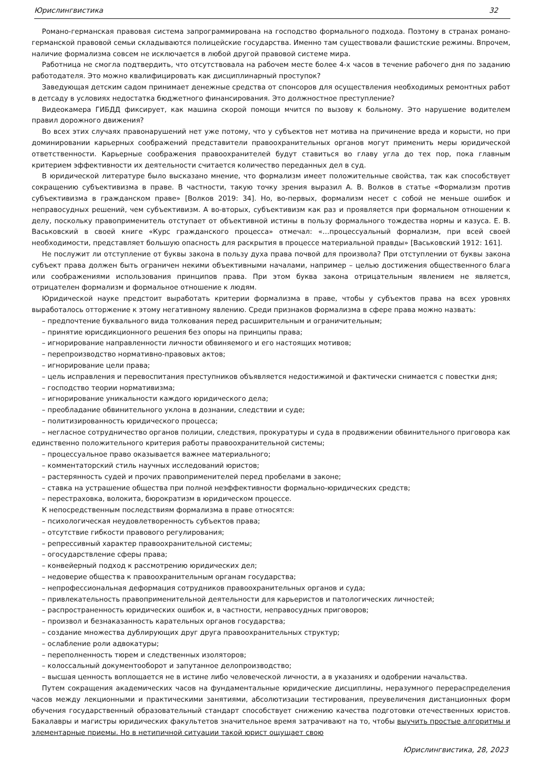Юрислингвистика 32
Романо-германская правовая система запрограммирована на господство формального подхода. Поэтому в странах романо-германской правовой семьи складываются полицейские государства. Именно там существовали фашистские режимы. Впрочем, наличие формализма совсем не исключается в любой другой правовой системе мира.
Работница не смогла подтвердить, что отсутствовала на рабочем месте более 4-х часов в течение рабочего дня по заданию работодателя. Это можно квалифицировать как дисциплинарный проступок?
Заведующая детским садом принимает денежные средства от спонсоров для осуществления необходимых ремонтных работ в детсаду в условиях недостатка бюджетного финансирования. Это должностное преступление?
Видеокамера ГИБДД фиксирует, как машина скорой помощи мчится по вызову к больному. Это нарушение водителем правил дорожного движения?
Во всех этих случаях правонарушений нет уже потому, что у субъектов нет мотива на причинение вреда и корысти, но при доминировании карьерных соображений представители правоохранительных органов могут применить меры юридической ответственности. Карьерные соображения правоохранителей будут ставиться во главу угла до тех пор, пока главным критерием эффективности их деятельности считается количество переданных дел в суд.
В юридической литературе было высказано мнение, что формализм имеет положительные свойства, так как способствует сокращению субъективизма в праве. В частности, такую точку зрения выразил А. В. Волков в статье «Формализм против субъективизма в гражданском праве» [Волков 2019: 34]. Но, во-первых, формализм несет с собой не меньше ошибок и неправосудных решений, чем субъективизм. А во-вторых, субъективизм как раз и проявляется при формальном отношении к делу, поскольку правоприменитель отступает от объективной истины в пользу формального тождества нормы и казуса. Е. В. Васьковский в своей книге «Курс гражданского процесса» отмечал: «…процессуальный формализм, при всей своей необходимости, представляет большую опасность для раскрытия в процессе материальной правды» [Васьковский 1912: 161].
Не послужит ли отступление от буквы закона в пользу духа права почвой для произвола? При отступлении от буквы закона субъект права должен быть ограничен некими объективными началами, например – целью достижения общественного блага или соображениями использования принципов права. При этом буква закона отрицательным явлением не является, отрицателен формализм и формальное отношение к людям.
Юридической науке предстоит выработать критерии формализма в праве, чтобы у субъектов права на всех уровнях выработалось отторжение к этому негативному явлению. Среди признаков формализма в сфере права можно назвать:
– предпочтение буквального вида толкования перед расширительным и ограничительным;
– принятие юрисдикционного решения без опоры на принципы права;
– игнорирование направленности личности обвиняемого и его настоящих мотивов;
– перепроизводство нормативно-правовых актов;
– игнорирование цели права;
– цель исправления и перевоспитания преступников объявляется недостижимой и фактически снимается с повестки дня;
– господство теории нормативизма;
– игнорирование уникальности каждого юридического дела;
– преобладание обвинительного уклона в дознании, следствии и суде;
– политизированность юридического процесса;
– негласное сотрудничество органов полиции, следствия, прокуратуры и суда в продвижении обвинительного приговора как единственно положительного критерия работы правоохранительной системы;
– процессуальное право оказывается важнее материального;
– комментаторский стиль научных исследований юристов;
– растерянность судей и прочих правоприменителей перед пробелами в законе;
– ставка на устрашение общества при полной неэффективности формально-юридических средств;
– перестраховка, волокита, бюрократизм в юридическом процессе.
К непосредственным последствиям формализма в праве относятся:
– психологическая неудовлетворенность субъектов права;
– отсутствие гибкости правового регулирования;
– репрессивный характер правоохранительной системы;
– огосударствление сферы права;
– конвейерный подход к рассмотрению юридических дел;
– недоверие общества к правоохранительным органам государства;
– непрофессиональная деформация сотрудников правоохранительных органов и суда;
– привлекательность правоприменительной деятельности для карьеристов и патологических личностей;
– распространенность юридических ошибок и, в частности, неправосудных приговоров;
– произвол и безнаказанность карательных органов государства;
– создание множества дублирующих друг друга правоохранительных структур;
– ослабление роли адвокатуры;
– переполненность тюрем и следственных изоляторов;
– колоссальный документооборот и запутанное делопроизводство;
– высшая ценность воплощается не в истине либо человеческой личности, а в указаниях и одобрении начальства.
Путем сокращения академических часов на фундаментальные юридические дисциплины, неразумного перераспределения часов между лекционными и практическими занятиями, абсолютизации тестирования, преувеличения дистанционных форм обучения государственный образовательный стандарт способствует снижению качества подготовки отечественных юристов. Бакалавры и магистры юридических факультетов значительное время затрачивают на то, чтобы выучить простые алгоритмы и элементарные приемы. Но в нетипичной ситуации такой юрист ощущает свою
Юрислингвистика, 28, 2023